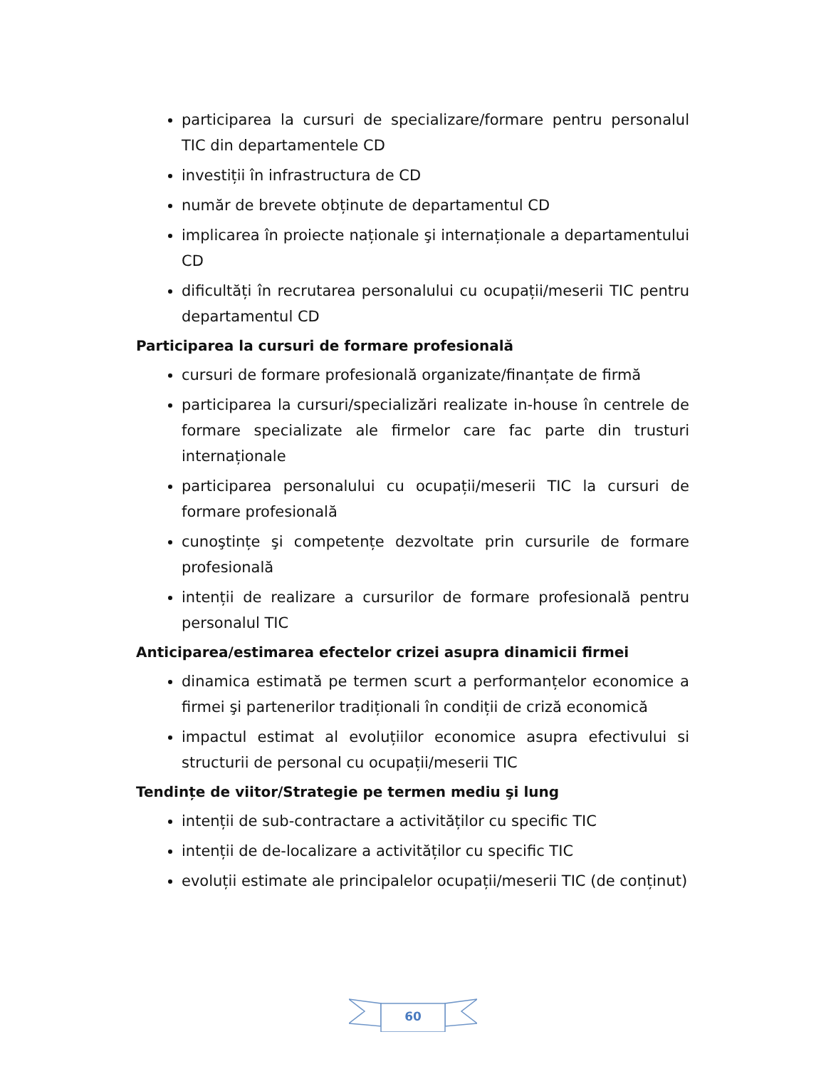participarea la cursuri de specializare/formare pentru personalul TIC din departamentele CD
investiții în infrastructura de CD
număr de brevete obținute de departamentul CD
implicarea în proiecte naționale şi internaționale a departamentului CD
dificultăți în recrutarea personalului cu ocupații/meserii TIC pentru departamentul CD
Participarea la cursuri de formare profesională
cursuri de formare profesională organizate/finanțate de firmă
participarea la cursuri/specializări realizate in-house în centrele de formare specializate ale firmelor care fac parte din trusturi internaționale
participarea personalului cu ocupații/meserii TIC la cursuri de formare profesională
cunoştințe şi competențe dezvoltate prin cursurile de formare profesională
intenții de realizare a cursurilor de formare profesională pentru personalul TIC
Anticiparea/estimarea efectelor crizei asupra dinamicii firmei
dinamica estimată pe termen scurt a performanțelor economice a firmei şi partenerilor tradiționali în condiții de criză economică
impactul estimat al evoluțiilor economice asupra efectivului si structurii de personal cu ocupații/meserii TIC
Tendințe de viitor/Strategie pe termen mediu şi lung
intenții de sub-contractare a activităților cu specific TIC
intenții de de-localizare a activităților cu specific TIC
evoluții estimate ale principalelor ocupații/meserii TIC (de conținut)
60